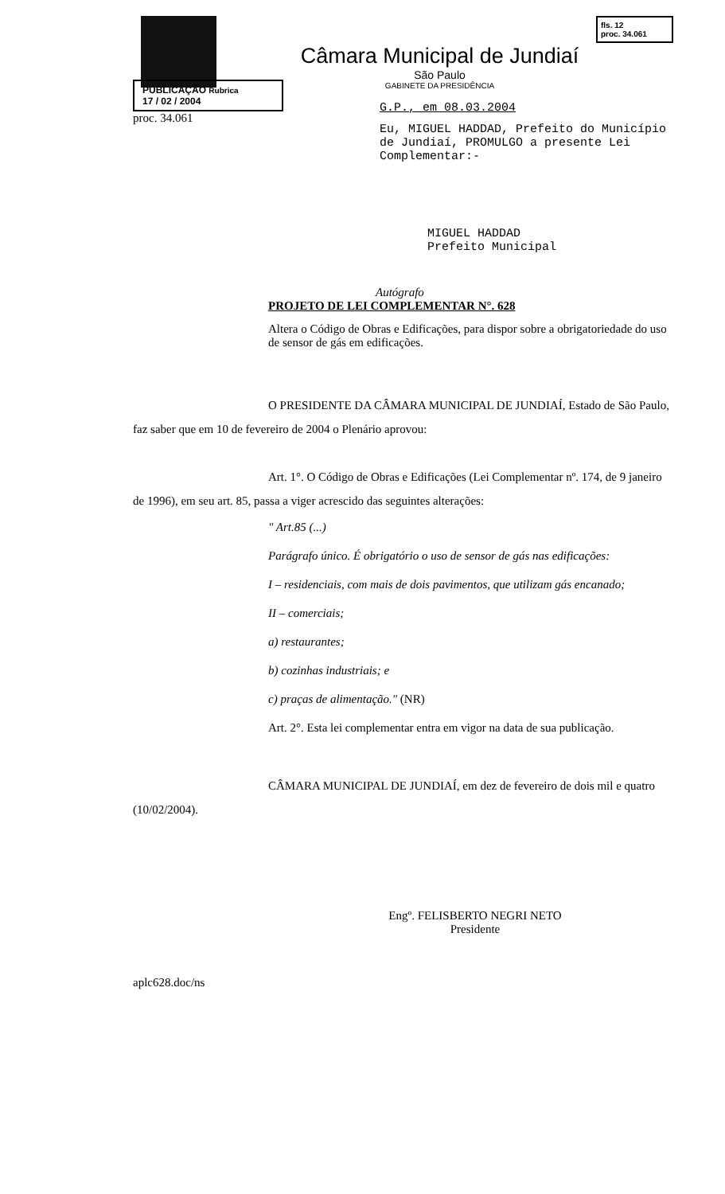PUBLICAÇÃO Rubrica
17 / 02 / 2004
proc. 34.061
Câmara Municipal de Jundiaí
São Paulo
GABINETE DA PRESIDÊNCIA
fls. 12
proc. 34.061
G.P., em 08.03.2004
Eu, MIGUEL HADDAD, Prefeito do Município de Jundiaí, PROMULGO a presente Lei Complementar:-
MIGUEL HADDAD
Prefeito Municipal
Autógrafo
PROJETO DE LEI COMPLEMENTAR N°. 628
Altera o Código de Obras e Edificações, para dispor sobre a obrigatoriedade do uso de sensor de gás em edificações.
O PRESIDENTE DA CÂMARA MUNICIPAL DE JUNDIAÍ, Estado de São Paulo, faz saber que em 10 de fevereiro de 2004 o Plenário aprovou:
Art. 1°. O Código de Obras e Edificações (Lei Complementar nº. 174, de 9 janeiro de 1996), em seu art. 85, passa a viger acrescido das seguintes alterações:
" Art.85 (...)
Parágrafo único. É obrigatório o uso de sensor de gás nas edificações:
I – residenciais, com mais de dois pavimentos, que utilizam gás encanado;
II – comerciais;
a) restaurantes;
b) cozinhas industriais; e
c) praças de alimentação." (NR)
Art. 2°. Esta lei complementar entra em vigor na data de sua publicação.
CÂMARA MUNICIPAL DE JUNDIAÍ, em dez de fevereiro de dois mil e quatro (10/02/2004).
Engº. FELISBERTO NEGRI NETO
Presidente
aplc628.doc/ns